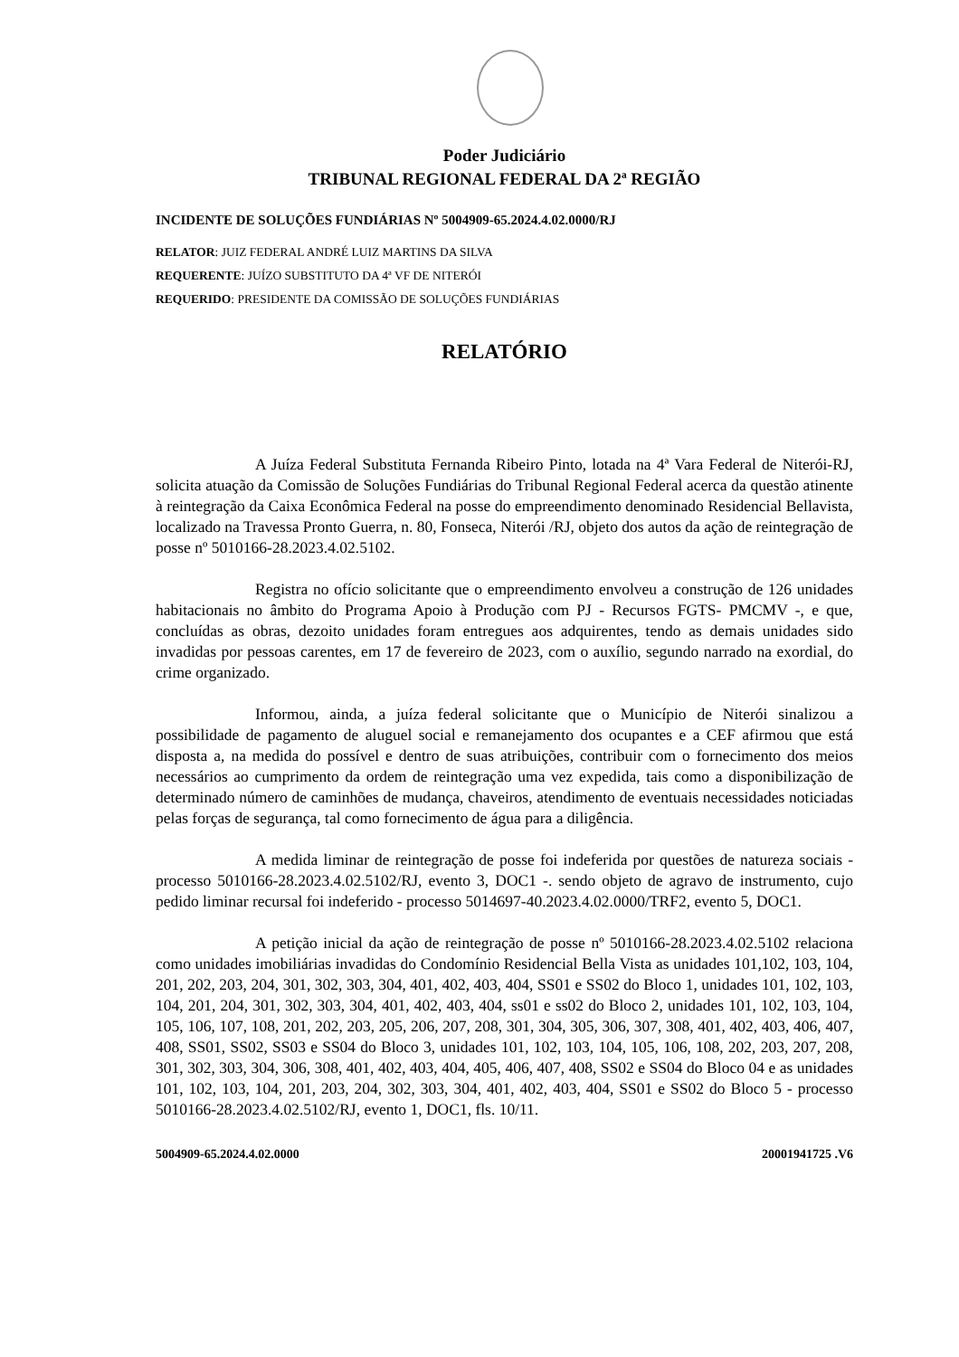Poder Judiciário
TRIBUNAL REGIONAL FEDERAL DA 2ª REGIÃO
INCIDENTE DE SOLUÇÕES FUNDIÁRIAS Nº 5004909-65.2024.4.02.0000/RJ
RELATOR: JUIZ FEDERAL ANDRÉ LUIZ MARTINS DA SILVA
REQUERENTE: JUÍZO SUBSTITUTO DA 4ª VF DE NITERÓI
REQUERIDO: PRESIDENTE DA COMISSÃO DE SOLUÇÕES FUNDIÁRIAS
RELATÓRIO
A Juíza Federal Substituta Fernanda Ribeiro Pinto, lotada na 4ª Vara Federal de Niterói-RJ, solicita atuação da Comissão de Soluções Fundiárias do Tribunal Regional Federal acerca da questão atinente à reintegração da Caixa Econômica Federal na posse do empreendimento denominado Residencial Bellavista, localizado na Travessa Pronto Guerra, n. 80, Fonseca, Niterói /RJ, objeto dos autos da ação de reintegração de posse nº 5010166-28.2023.4.02.5102.
Registra no ofício solicitante que o empreendimento envolveu a construção de 126 unidades habitacionais no âmbito do Programa Apoio à Produção com PJ - Recursos FGTS- PMCMV -, e que, concluídas as obras, dezoito unidades foram entregues aos adquirentes, tendo as demais unidades sido invadidas por pessoas carentes, em 17 de fevereiro de 2023, com o auxílio, segundo narrado na exordial, do crime organizado.
Informou, ainda, a juíza federal solicitante que o Município de Niterói sinalizou a possibilidade de pagamento de aluguel social e remanejamento dos ocupantes e a CEF afirmou que está disposta a, na medida do possível e dentro de suas atribuições, contribuir com o fornecimento dos meios necessários ao cumprimento da ordem de reintegração uma vez expedida, tais como a disponibilização de determinado número de caminhões de mudança, chaveiros, atendimento de eventuais necessidades noticiadas pelas forças de segurança, tal como fornecimento de água para a diligência.
A medida liminar de reintegração de posse foi indeferida por questões de natureza sociais - processo 5010166-28.2023.4.02.5102/RJ, evento 3, DOC1 -. sendo objeto de agravo de instrumento, cujo pedido liminar recursal foi indeferido - processo 5014697-40.2023.4.02.0000/TRF2, evento 5, DOC1.
A petição inicial da ação de reintegração de posse nº 5010166-28.2023.4.02.5102 relaciona como unidades imobiliárias invadidas do Condomínio Residencial Bella Vista as unidades 101,102, 103, 104, 201, 202, 203, 204, 301, 302, 303, 304, 401, 402, 403, 404, SS01 e SS02 do Bloco 1, unidades 101, 102, 103, 104, 201, 204, 301, 302, 303, 304, 401, 402, 403, 404, ss01 e ss02 do Bloco 2, unidades 101, 102, 103, 104, 105, 106, 107, 108, 201, 202, 203, 205, 206, 207, 208, 301, 304, 305, 306, 307, 308, 401, 402, 403, 406, 407, 408, SS01, SS02, SS03 e SS04 do Bloco 3, unidades 101, 102, 103, 104, 105, 106, 108, 202, 203, 207, 208, 301, 302, 303, 304, 306, 308, 401, 402, 403, 404, 405, 406, 407, 408, SS02 e SS04 do Bloco 04 e as unidades 101, 102, 103, 104, 201, 203, 204, 302, 303, 304, 401, 402, 403, 404, SS01 e SS02 do Bloco 5 - processo 5010166-28.2023.4.02.5102/RJ, evento 1, DOC1, fls. 10/11.
5004909-65.2024.4.02.0000 20001941725 .V6